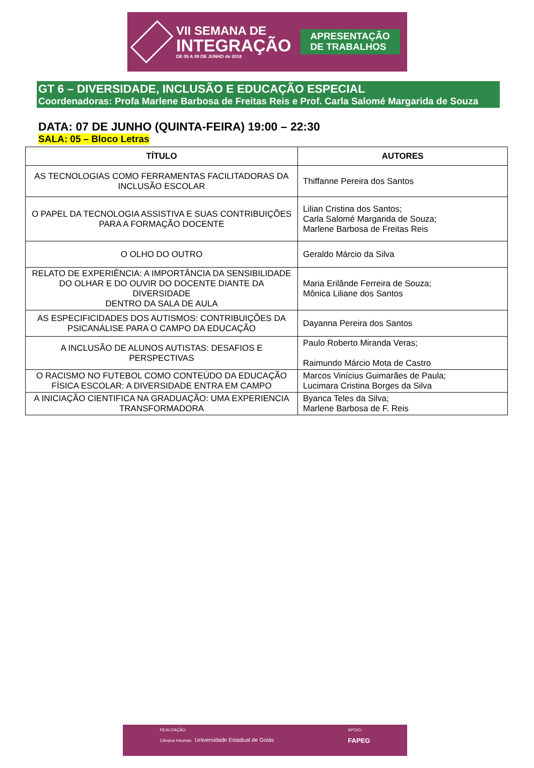VII SEMANA DE
INTEGRAÇÃO
DE 05 A 09 DE JUNHO de 2018
APRESENTAÇÃO
DE TRABALHOS
GT 6 – DIVERSIDADE, INCLUSÃO E EDUCAÇÃO ESPECIAL
Coordenadoras: Profa Marlene Barbosa de Freitas Reis e Prof. Carla Salomé Margarida de Souza
DATA: 07 DE JUNHO (QUINTA-FEIRA) 19:00 – 22:30
SALA: 05 – Bloco Letras
| TÍTULO | AUTORES |
| --- | --- |
| AS TECNOLOGIAS COMO FERRAMENTAS FACILITADORAS DA INCLUSÃO ESCOLAR | Thiffanne Pereira dos Santos |
| O PAPEL DA TECNOLOGIA ASSISTIVA E SUAS CONTRIBUIÇÕES PARA A FORMAÇÃO DOCENTE | Lilian Cristina dos Santos; Carla Salomé Margarida de Souza; Marlene Barbosa de Freitas Reis |
| O OLHO DO OUTRO | Geraldo Márcio da Silva |
| RELATO DE EXPERIÊNCIA: A IMPORTÂNCIA DA SENSIBILIDADE DO OLHAR E DO OUVIR DO DOCENTE DIANTE DA DIVERSIDADE DENTRO DA SALA DE AULA | Maria Erilânde Ferreira de Souza; Mônica Liliane dos Santos |
| AS ESPECIFICIDADES DOS AUTISMOS: CONTRIBUIÇÕES DA PSICANÁLISE PARA O CAMPO DA EDUCAÇÃO | Dayanna Pereira dos Santos |
| A INCLUSÃO DE ALUNOS AUTISTAS: DESAFIOS E PERSPECTIVAS | Paulo Roberto Miranda Veras; Raimundo Márcio Mota de Castro |
| O RACISMO NO FUTEBOL COMO CONTEÚDO DA EDUCAÇÃO FÍSICA ESCOLAR: A DIVERSIDADE ENTRA EM CAMPO | Marcos Vinícius Guimarães de Paula; Lucimara Cristina Borges da Silva |
| A INICIAÇÃO CIENTIFICA NA GRADUAÇÃO: UMA EXPERIENCIA TRANSFORMADORA | Byanca Teles da Silva; Marlene Barbosa de F. Reis |
REALIZAÇÃO:
Câmpus Inhumas Universidade Estadual de Goiás
APOIO:
FAPEG